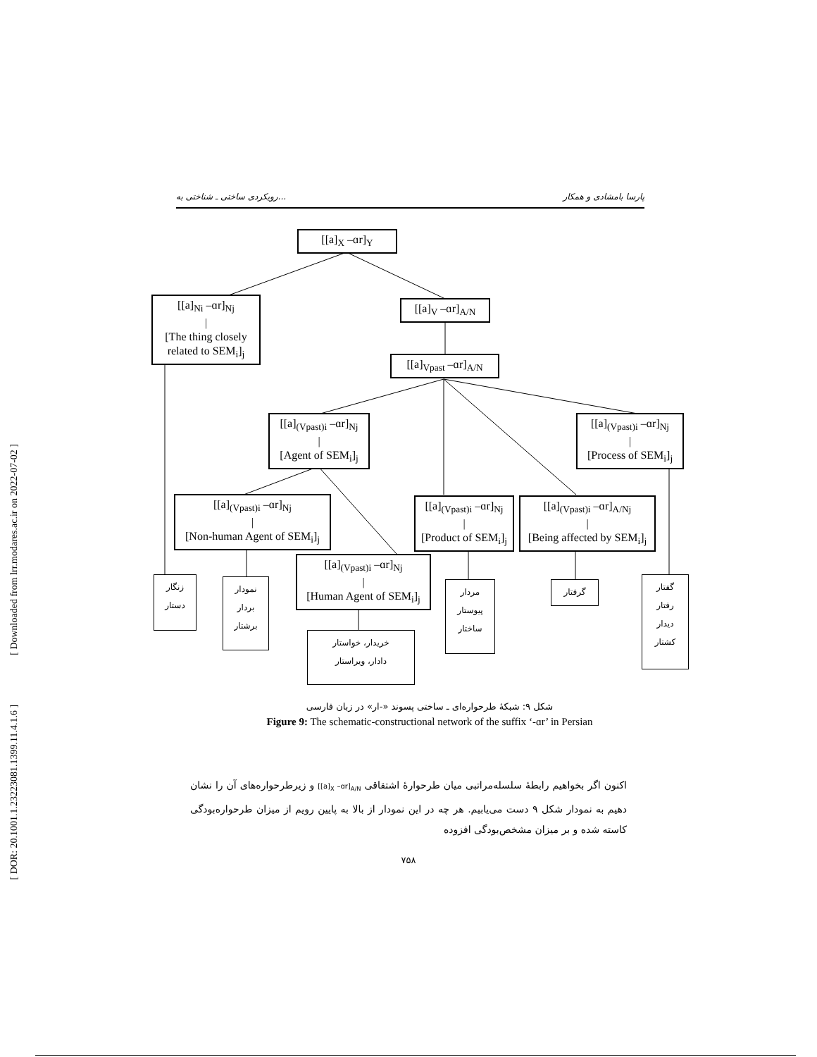رویکردی ساختی ـ شناختی به... پارسا بامشادی و همکار
[ DOR: 20.1001.1.23223081.1399.11.4.1.6 ] [ Downloaded from lrr.modares.ac.ir on 2022-07-02 ]
[[a]<sub>X</sub> –ɑr]<sub>Y</sub>
[[a]<sub>Ni</sub> –ɑr]<sub>Nj</sub>
|
[The thing closely related to SEM<sub>i</sub>]<sub>j</sub>
[[a]<sub>V</sub> –ɑr]<sub>A/N</sub>
[[a]<sub>Vpast</sub> –ɑr]<sub>A/N</sub>
[[a]<sub>(Vpast)i</sub> –ɑr]<sub>Nj</sub>
|
[Agent of SEM<sub>i</sub>]<sub>j</sub>
[[a]<sub>(Vpast)i</sub> –ɑr]<sub>Nj</sub>
|
[Process of SEM<sub>i</sub>]<sub>j</sub>
[[a]<sub>(Vpast)i</sub> –ɑr]<sub>Nj</sub>
|
[Non-human Agent of SEM<sub>i</sub>]<sub>j</sub>
[[a]<sub>(Vpast)i</sub> –ɑr]<sub>Nj</sub>
|
[Product of SEM<sub>i</sub>]<sub>j</sub>
[[a]<sub>(Vpast)i</sub> –ɑr]<sub>A/Nj</sub>
|
[Being affected by SEM<sub>i</sub>]<sub>j</sub>
[[a]<sub>(Vpast)i</sub> –ɑr]<sub>Nj</sub>
|
[Human Agent of SEM<sub>i</sub>]<sub>j</sub>
زنگار
دستار
نمودار
بردار
برشتار
مردار
پیوستار
ساختار
گرفتار
گفتار
رفتار
دیدار
کشتار
خریدار، خواستار
دادار، ویراستار
شکل ۹: شبکهٔ طرحواره‌ای ـ ساختی پسوند «-ار» در زبان فارسی
Figure 9: The schematic-constructional network of the suffix ‘-ɑr’ in Persian
اکنون اگر بخواهیم رابطهٔ سلسله‌مراتبی میان طرحوارهٔ اشتقاقی [[a]<sub>X</sub> –ɑr]<sub>A/N</sub> و زیرطرحواره‌های آن را نشان دهیم به نمودار شکل ۹ دست می‌یابیم. هر چه در این نمودار از بالا به پایین رویم از میزان طرحواره‌بودگی کاسته شده و بر میزان مشخص‌بودگی افزوده
۷۵۸